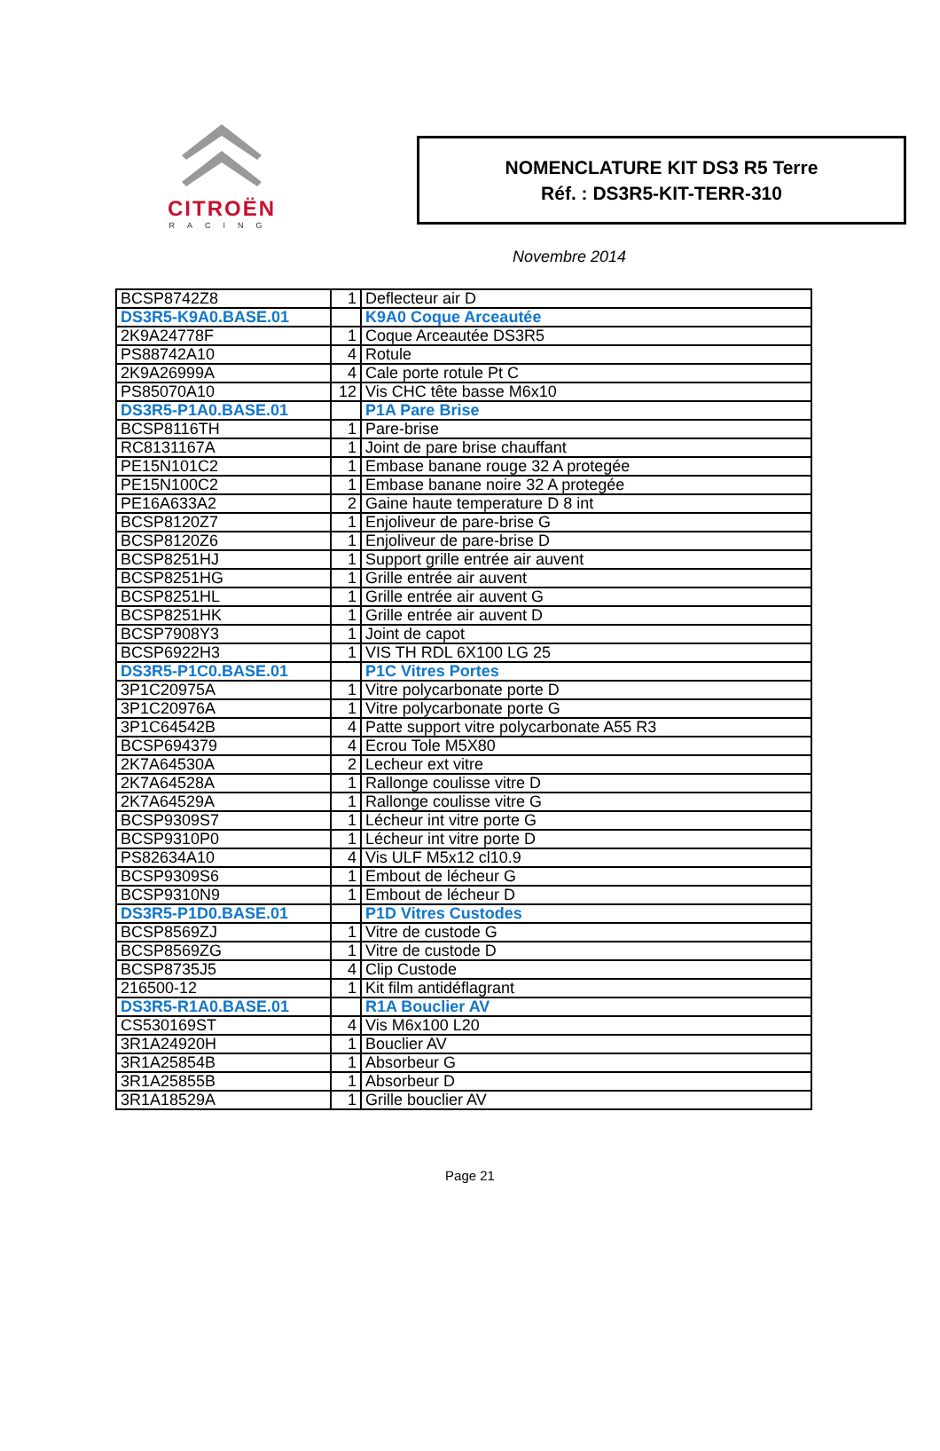CITROËN
RACING
NOMENCLATURE KIT DS3 R5 Terre
Réf. : DS3R5-KIT-TERR-310
Novembre 2014
| BCSP8742Z8 | 1 | Deflecteur air D |
| DS3R5-K9A0.BASE.01 | | K9A0 Coque Arceautée |
| 2K9A24778F | 1 | Coque Arceautée DS3R5 |
| PS88742A10 | 4 | Rotule |
| 2K9A26999A | 4 | Cale porte rotule Pt C |
| PS85070A10 | 12 | Vis CHC tête basse M6x10 |
| DS3R5-P1A0.BASE.01 | | P1A Pare Brise |
| BCSP8116TH | 1 | Pare-brise |
| RC8131167A | 1 | Joint de pare brise chauffant |
| PE15N101C2 | 1 | Embase banane rouge 32 A protegée |
| PE15N100C2 | 1 | Embase banane noire 32 A protegée |
| PE16A633A2 | 2 | Gaine haute temperature D 8 int |
| BCSP8120Z7 | 1 | Enjoliveur de pare-brise G |
| BCSP8120Z6 | 1 | Enjoliveur de pare-brise D |
| BCSP8251HJ | 1 | Support grille entrée air auvent |
| BCSP8251HG | 1 | Grille entrée air auvent |
| BCSP8251HL | 1 | Grille entrée air auvent G |
| BCSP8251HK | 1 | Grille entrée air auvent D |
| BCSP7908Y3 | 1 | Joint de capot |
| BCSP6922H3 | 1 | VIS TH RDL 6X100 LG 25 |
| DS3R5-P1C0.BASE.01 | | P1C Vitres Portes |
| 3P1C20975A | 1 | Vitre polycarbonate porte D |
| 3P1C20976A | 1 | Vitre polycarbonate porte G |
| 3P1C64542B | 4 | Patte support vitre polycarbonate A55 R3 |
| BCSP694379 | 4 | Ecrou Tole M5X80 |
| 2K7A64530A | 2 | Lecheur ext vitre |
| 2K7A64528A | 1 | Rallonge coulisse vitre D |
| 2K7A64529A | 1 | Rallonge coulisse vitre G |
| BCSP9309S7 | 1 | Lécheur int vitre porte G |
| BCSP9310P0 | 1 | Lécheur int vitre porte D |
| PS82634A10 | 4 | Vis ULF M5x12 cl10.9 |
| BCSP9309S6 | 1 | Embout de lécheur G |
| BCSP9310N9 | 1 | Embout de lécheur D |
| DS3R5-P1D0.BASE.01 | | P1D Vitres Custodes |
| BCSP8569ZJ | 1 | Vitre de custode G |
| BCSP8569ZG | 1 | Vitre de custode D |
| BCSP8735J5 | 4 | Clip Custode |
| 216500-12 | 1 | Kit film antidéflagrant |
| DS3R5-R1A0.BASE.01 | | R1A Bouclier AV |
| CS530169ST | 4 | Vis M6x100 L20 |
| 3R1A24920H | 1 | Bouclier AV |
| 3R1A25854B | 1 | Absorbeur G |
| 3R1A25855B | 1 | Absorbeur D |
| 3R1A18529A | 1 | Grille bouclier AV |
Page 21